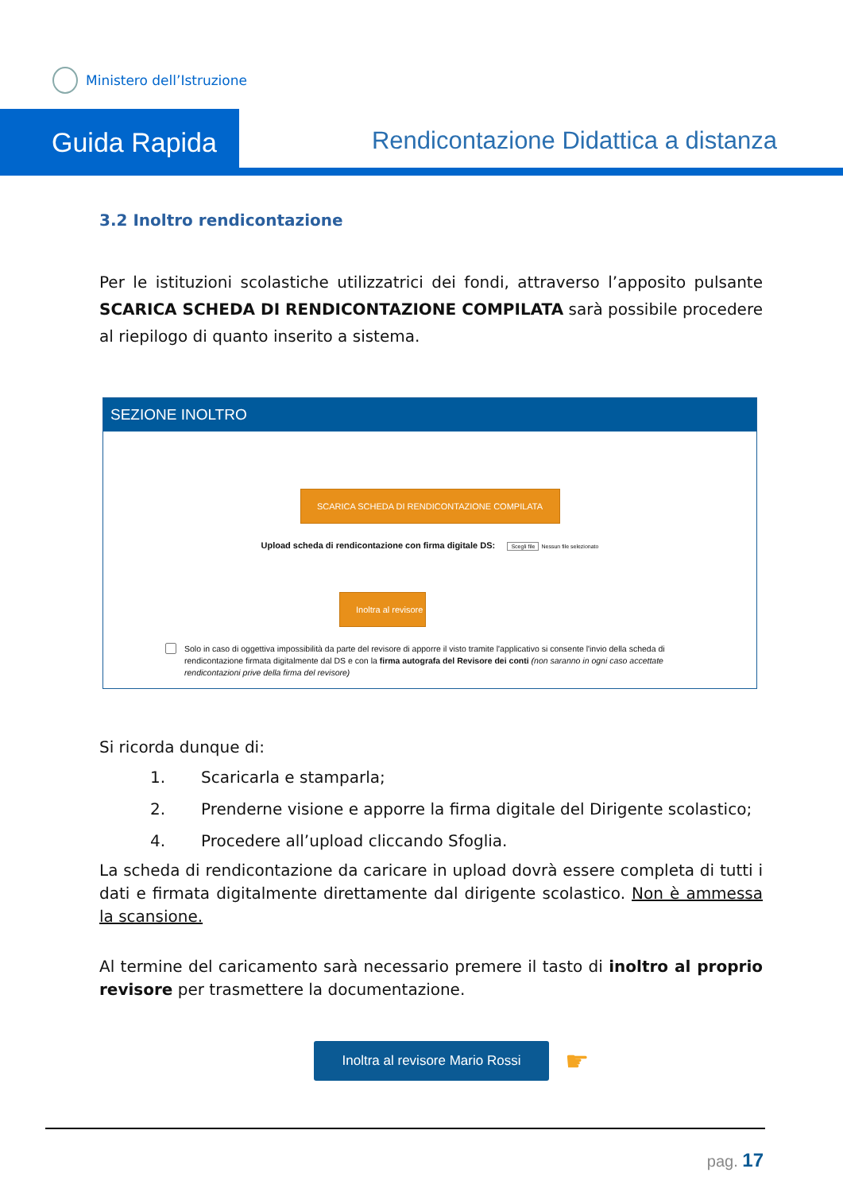Ministero dell’Istruzione
Guida Rapida
Rendicontazione Didattica a distanza
3.2 Inoltro rendicontazione
Per le istituzioni scolastiche utilizzatrici dei fondi, attraverso l’apposito pulsante SCARICA SCHEDA DI RENDICONTAZIONE COMPILATA sarà possibile procedere al riepilogo di quanto inserito a sistema.
SEZIONE INOLTRO
SCARICA SCHEDA DI RENDICONTAZIONE COMPILATA
Upload scheda di rendicontazione con firma digitale DS: Scegli file Nessun file selezionato
Inoltra al revisore
Solo in caso di oggettiva impossibilità da parte del revisore di apporre il visto tramite l'applicativo si consente l'invio della scheda di rendicontazione firmata digitalmente dal DS e con la firma autografa del Revisore dei conti (non saranno in ogni caso accettate rendicontazioni prive della firma del revisore)
Si ricorda dunque di:
1. Scaricarla e stamparla;
2. Prenderne visione e apporre la firma digitale del Dirigente scolastico;
4. Procedere all’upload cliccando Sfoglia.
La scheda di rendicontazione da caricare in upload dovrà essere completa di tutti i dati e firmata digitalmente direttamente dal dirigente scolastico. Non è ammessa la scansione.
Al termine del caricamento sarà necessario premere il tasto di inoltro al proprio revisore per trasmettere la documentazione.
Inoltra al revisore Mario Rossi ☛
pag. 17